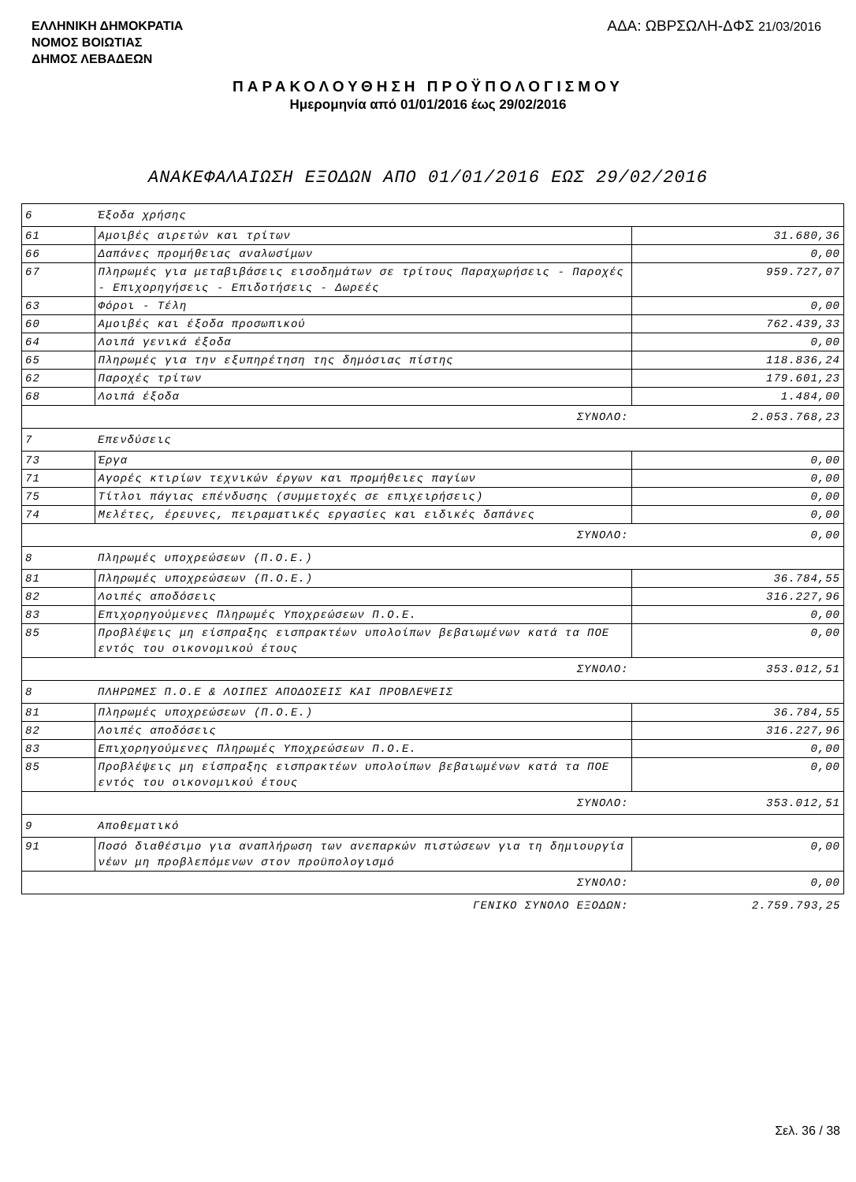ΕΛΛΗΝΙΚΗ ΔΗΜΟΚΡΑΤΙΑ
ΝΟΜΟΣ ΒΟΙΩΤΙΑΣ
ΔΗΜΟΣ ΛΕΒΑΔΕΩΝ
ΑΔΑ: ΩΒΡΣΩΛΗ-ΔΦΣ 21/03/2016
ΠΑΡΑΚΟΛΟΥΘΗΣΗ ΠΡΟΫΠΟΛΟΓΙΣΜΟΥ
Ημερομηνία από 01/01/2016 έως 29/02/2016
ΑΝΑΚΕΦΑΛΑΙΩΣΗ ΕΞΟΔΩΝ ΑΠΟ 01/01/2016 ΕΩΣ 29/02/2016
| 6 | Έξοδα χρήσης | |
| 61 | Αμοιβές αιρετών και τρίτων | 31.680,36 |
| 66 | Δαπάνες προμήθειας αναλωσίμων | 0,00 |
| 67 | Πληρωμές για μεταβιβάσεις εισοδημάτων σε τρίτους Παραχωρήσεις - Παροχές - Επιχορηγήσεις - Επιδοτήσεις - Δωρεές | 959.727,07 |
| 63 | Φόροι - Τέλη | 0,00 |
| 60 | Αμοιβές και έξοδα προσωπικού | 762.439,33 |
| 64 | Λοιπά γενικά έξοδα | 0,00 |
| 65 | Πληρωμές για την εξυπηρέτηση της δημόσιας πίστης | 118.836,24 |
| 62 | Παροχές τρίτων | 179.601,23 |
| 68 | Λοιπά έξοδα | 1.484,00 |
| ΣΥΝΟΛΟ: | | 2.053.768,23 |
| 7 | Επενδύσεις | |
| 73 | Έργα | 0,00 |
| 71 | Αγορές κτιρίων τεχνικών έργων και προμήθειες παγίων | 0,00 |
| 75 | Τίτλοι πάγιας επένδυσης (συμμετοχές σε επιχειρήσεις) | 0,00 |
| 74 | Μελέτες, έρευνες, πειραματικές εργασίες και ειδικές δαπάνες | 0,00 |
| ΣΥΝΟΛΟ: | | 0,00 |
| 8 | Πληρωμές υποχρεώσεων (Π.Ο.Ε.) | |
| 81 | Πληρωμές υποχρεώσεων (Π.Ο.Ε.) | 36.784,55 |
| 82 | Λοιπές αποδόσεις | 316.227,96 |
| 83 | Επιχορηγούμενες Πληρωμές Υποχρεώσεων Π.Ο.Ε. | 0,00 |
| 85 | Προβλέψεις μη είσπραξης εισπρακτέων υπολοίπων βεβαιωμένων κατά τα ΠΟΕ εντός του οικονομικού έτους | 0,00 |
| ΣΥΝΟΛΟ: | | 353.012,51 |
| 8 | ΠΛΗΡΩΜΕΣ Π.Ο.Ε & ΛΟΙΠΕΣ ΑΠΟΔΟΣΕΙΣ ΚΑΙ ΠΡΟΒΛΕΨΕΙΣ | |
| 81 | Πληρωμές υποχρεώσεων (Π.Ο.Ε.) | 36.784,55 |
| 82 | Λοιπές αποδόσεις | 316.227,96 |
| 83 | Επιχορηγούμενες Πληρωμές Υποχρεώσεων Π.Ο.Ε. | 0,00 |
| 85 | Προβλέψεις μη είσπραξης εισπρακτέων υπολοίπων βεβαιωμένων κατά τα ΠΟΕ εντός του οικονομικού έτους | 0,00 |
| ΣΥΝΟΛΟ: | | 353.012,51 |
| 9 | Αποθεματικό | |
| 91 | Ποσό διαθέσιμο για αναπλήρωση των ανεπαρκών πιστώσεων για τη δημιουργία νέων μη προβλεπόμενων στον προϋπολογισμό | 0,00 |
| ΣΥΝΟΛΟ: | | 0,00 |
| ΓΕΝΙΚΟ ΣΥΝΟΛΟ ΕΞΟΔΩΝ: | | 2.759.793,25 |
Σελ. 36 / 38